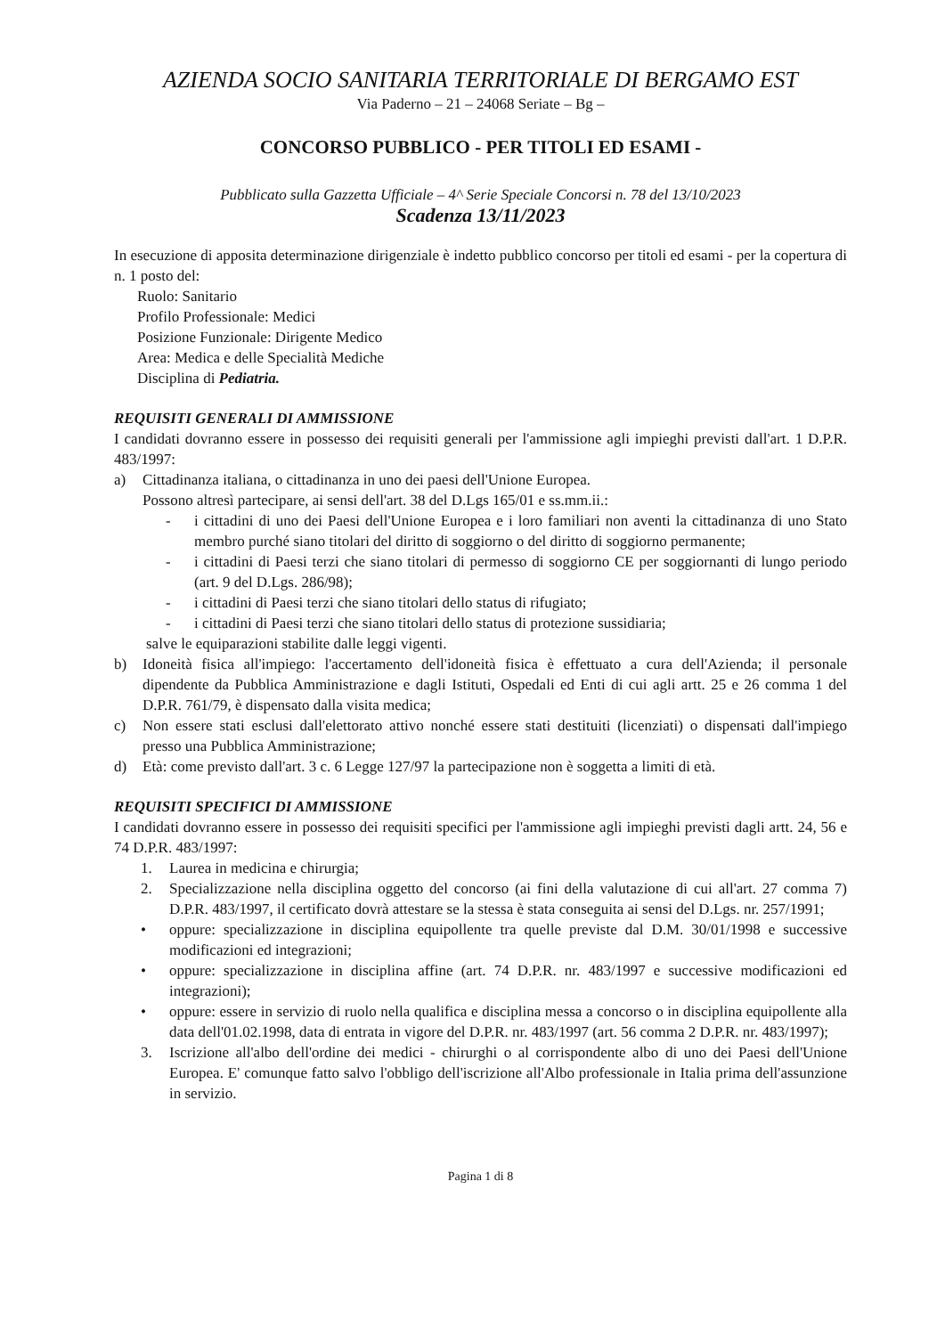AZIENDA SOCIO SANITARIA TERRITORIALE DI BERGAMO EST
Via Paderno – 21 – 24068 Seriate – Bg –
CONCORSO PUBBLICO - PER TITOLI ED ESAMI -
Pubblicato sulla Gazzetta Ufficiale – 4^ Serie Speciale Concorsi n. 78 del 13/10/2023
Scadenza 13/11/2023
In esecuzione di apposita determinazione dirigenziale è indetto pubblico concorso per titoli ed esami - per la copertura di n. 1 posto del:
Ruolo: Sanitario
Profilo Professionale: Medici
Posizione Funzionale: Dirigente Medico
Area: Medica e delle Specialità Mediche
Disciplina di Pediatria.
REQUISITI GENERALI DI AMMISSIONE
I candidati dovranno essere in possesso dei requisiti generali per l'ammissione agli impieghi previsti dall'art. 1 D.P.R. 483/1997:
a) Cittadinanza italiana, o cittadinanza in uno dei paesi dell'Unione Europea.
Possono altresì partecipare, ai sensi dell'art. 38 del D.Lgs 165/01 e ss.mm.ii.:
- i cittadini di uno dei Paesi dell'Unione Europea e i loro familiari non aventi la cittadinanza di uno Stato membro purché siano titolari del diritto di soggiorno o del diritto di soggiorno permanente;
- i cittadini di Paesi terzi che siano titolari di permesso di soggiorno CE per soggiornanti di lungo periodo (art. 9 del D.Lgs. 286/98);
- i cittadini di Paesi terzi che siano titolari dello status di rifugiato;
- i cittadini di Paesi terzi che siano titolari dello status di protezione sussidiaria;
salve le equiparazioni stabilite dalle leggi vigenti.
b) Idoneità fisica all'impiego: l'accertamento dell'idoneità fisica è effettuato a cura dell'Azienda; il personale dipendente da Pubblica Amministrazione e dagli Istituti, Ospedali ed Enti di cui agli artt. 25 e 26 comma 1 del D.P.R. 761/79, è dispensato dalla visita medica;
c) Non essere stati esclusi dall'elettorato attivo nonché essere stati destituiti (licenziati) o dispensati dall'impiego presso una Pubblica Amministrazione;
d) Età: come previsto dall'art. 3 c. 6 Legge 127/97 la partecipazione non è soggetta a limiti di età.
REQUISITI SPECIFICI DI AMMISSIONE
I candidati dovranno essere in possesso dei requisiti specifici per l'ammissione agli impieghi previsti dagli artt. 24, 56 e 74 D.P.R. 483/1997:
1. Laurea in medicina e chirurgia;
2. Specializzazione nella disciplina oggetto del concorso (ai fini della valutazione di cui all'art. 27 comma 7) D.P.R. 483/1997, il certificato dovrà attestare se la stessa è stata conseguita ai sensi del D.Lgs. nr. 257/1991;
• oppure: specializzazione in disciplina equipollente tra quelle previste dal D.M. 30/01/1998 e successive modificazioni ed integrazioni;
• oppure: specializzazione in disciplina affine (art. 74 D.P.R. nr. 483/1997 e successive modificazioni ed integrazioni);
• oppure: essere in servizio di ruolo nella qualifica e disciplina messa a concorso o in disciplina equipollente alla data dell'01.02.1998, data di entrata in vigore del D.P.R. nr. 483/1997 (art. 56 comma 2 D.P.R. nr. 483/1997);
3. Iscrizione all'albo dell'ordine dei medici - chirurghi o al corrispondente albo di uno dei Paesi dell'Unione Europea. E' comunque fatto salvo l'obbligo dell'iscrizione all'Albo professionale in Italia prima dell'assunzione in servizio.
Pagina 1 di 8